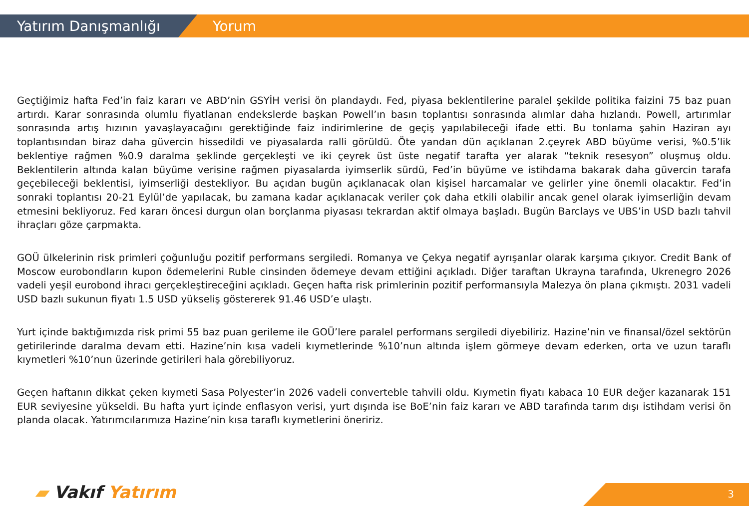Yatırım Danışmanlığı Yorum
Geçtiğimiz hafta Fed’in faiz kararı ve ABD’nin GSYİH verisi ön plandaydı. Fed, piyasa beklentilerine paralel şekilde politika faizini 75 baz puan artırdı. Karar sonrasında olumlu fiyatlanan endekslerde başkan Powell’ın basın toplantısı sonrasında alımlar daha hızlandı. Powell, artırımlar sonrasında artış hızının yavaşlayacağını gerektiğinde faiz indirimlerine de geçiş yapılabileceği ifade etti. Bu tonlama şahin Haziran ayı toplantısından biraz daha güvercin hissedildi ve piyasalarda ralli görüldü. Öte yandan dün açıklanan 2.çeyrek ABD büyüme verisi, %0.5’lik beklentiye rağmen %0.9 daralma şeklinde gerçekleşti ve iki çeyrek üst üste negatif tarafta yer alarak “teknik resesyon” oluşmuş oldu. Beklentilerin altında kalan büyüme verisine rağmen piyasalarda iyimserlik sürdü, Fed’in büyüme ve istihdama bakarak daha güvercin tarafa geçebileceği beklentisi, iyimserliği destekliyor. Bu açıdan bugün açıklanacak olan kişisel harcamalar ve gelirler yine önemli olacaktır. Fed’in sonraki toplantısı 20-21 Eylül’de yapılacak, bu zamana kadar açıklanacak veriler çok daha etkili olabilir ancak genel olarak iyimserliğin devam etmesini bekliyoruz. Fed kararı öncesi durgun olan borçlanma piyasası tekrardan aktif olmaya başladı. Bugün Barclays ve UBS’in USD bazlı tahvil ihraçları göze çarpmakta.
GOÜ ülkelerinin risk primleri çoğunluğu pozitif performans sergiledi. Romanya ve Çekya negatif ayrışanlar olarak karşıma çıkıyor. Credit Bank of Moscow eurobondların kupon ödemelerini Ruble cinsinden ödemeye devam ettiğini açıkladı. Diğer taraftan Ukrayna tarafında, Ukrenegro 2026 vadeli yeşil eurobond ihracı gerçekleştireceğini açıkladı. Geçen hafta risk primlerinin pozitif performansıyla Malezya ön plana çıkmıştı. 2031 vadeli USD bazlı sukunun fiyatı 1.5 USD yükseliş göstererek 91.46 USD’e ulaştı.
Yurt içinde baktığımızda risk primi 55 baz puan gerileme ile GOÜ’lere paralel performans sergiledi diyebiliriz. Hazine’nin ve finansal/özel sektörün getirilerinde daralma devam etti. Hazine’nin kısa vadeli kıymetlerinde %10’nun altında işlem görmeye devam ederken, orta ve uzun taraflı kıymetleri %10’nun üzerinde getirileri hala görebiliyoruz.
Geçen haftanın dikkat çeken kıymeti Sasa Polyester’in 2026 vadeli converteble tahvili oldu. Kıymetin fiyatı kabaca 10 EUR değer kazanarak 151 EUR seviyesine yükseldi. Bu hafta yurt içinde enflasyon verisi, yurt dışında ise BoE’nin faiz kararı ve ABD tarafında tarım dışı istihdam verisi ön planda olacak. Yatırımcılarımıza Hazine’nin kısa taraflı kıymetlerini öneririz.
▰ Vakıf Yatırım 3